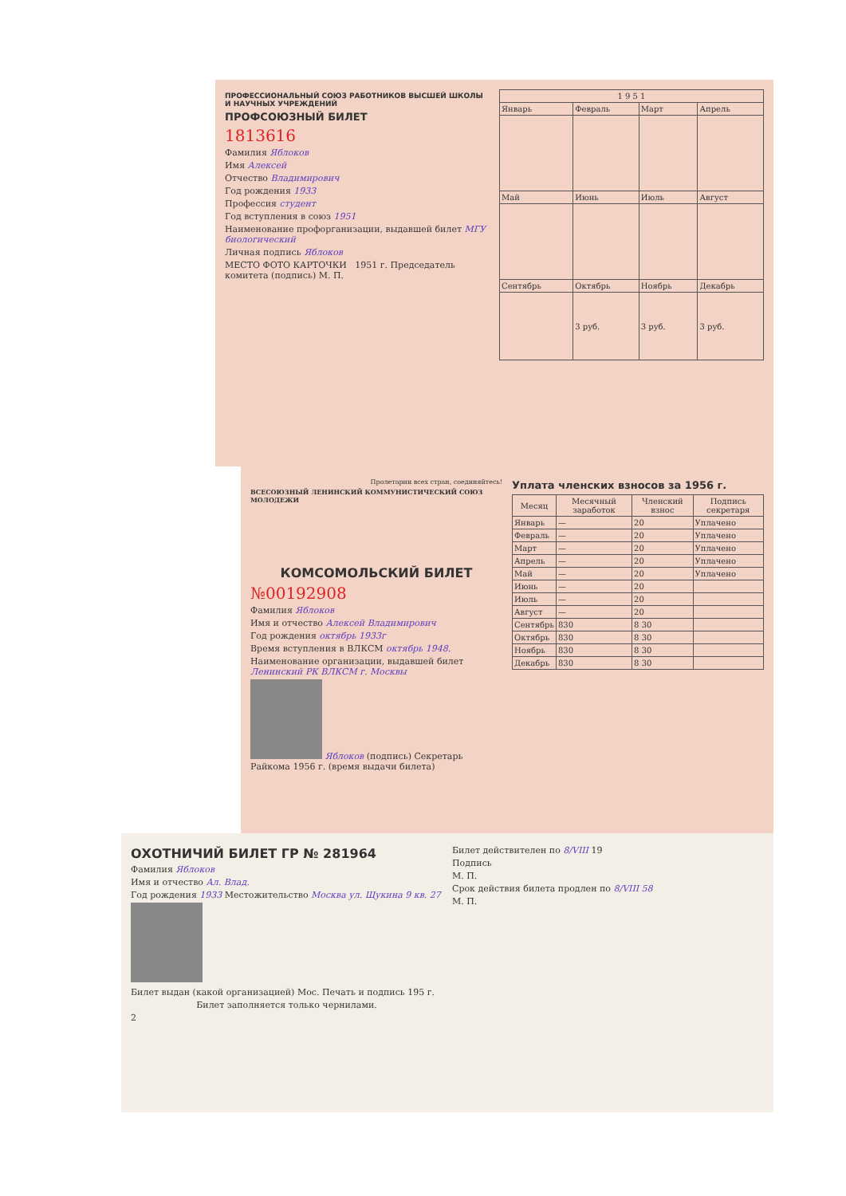ПРОФЕССИОНАЛЬНЫЙ СОЮЗ РАБОТНИКОВ ВЫСШЕЙ ШКОЛЫ И НАУЧНЫХ УЧРЕЖДЕНИЙ
ПРОФСОЮЗНЫЙ БИЛЕТ
1813616
Фамилия Яблоков
Имя Алексей
Отчество Владимирович
Год рождения 1933
Профессия студент
Год вступления в союз 1951
Наименование профорганизации, выдавшей билет МГУ биологический
Личная подпись Яблоков
МЕСТО ФОТО КАРТОЧКИ 1951 г. Председатель комитета (подпись) М. П.
| 1 9 5 1 | | | |
| --- | --- | --- | --- |
| Январь | Февраль | Март | Апрель |
| Май | Июнь | Июль | Август |
| Сентябрь | Октябрь | Ноябрь | Декабрь |
| | 3 руб. | 3 руб. | 3 руб. |
Пролетарии всех стран, соединяйтесь!
ВСЕСОЮЗНЫЙ ЛЕНИНСКИЙ КОММУНИСТИЧЕСКИЙ СОЮЗ МОЛОДЕЖИ
КОМСОМОЛЬСКИЙ БИЛЕТ
№00192908
Фамилия Яблоков
Имя и отчество Алексей Владимирович
Год рождения октябрь 1933г
Время вступления в ВЛКСМ октябрь 1948.
Наименование организации, выдавшей билет Ленинский РК ВЛКСМ г. Москвы
Яблоков (подпись) Секретарь Райкома 1956 г. (время выдачи билета)
Уплата членских взносов за 1956 г.
| Месяц | Месячный заработок | Членский взнос | Подпись секретаря |
| --- | --- | --- | --- |
| Январь | — | 20 | Уплачено |
| Февраль | — | 20 | Уплачено |
| Март | — | 20 | Уплачено |
| Апрель | — | 20 | Уплачено |
| Май | — | 20 | Уплачено |
| Июнь | — | 20 | |
| Июль | — | 20 | |
| Август | — | 20 | |
| Сентябрь | 830 | 8 30 | |
| Октябрь | 830 | 8 30 | |
| Ноябрь | 830 | 8 30 | |
| Декабрь | 830 | 8 30 | |
ОХОТНИЧИЙ БИЛЕТ ГР № 281964
Фамилия Яблоков
Имя и отчество Ал. Влад.
Год рождения 1933 Местожительство Москва ул. Щукина 9 кв. 27
Билет выдан (какой организацией) Мос. Печать и подпись 195 г.
Билет заполняется только чернилами.
2
Билет действителен по 8/VIII 19
Подпись
М. П.
Срок действия билета продлен по 8/VIII 58
М. П.